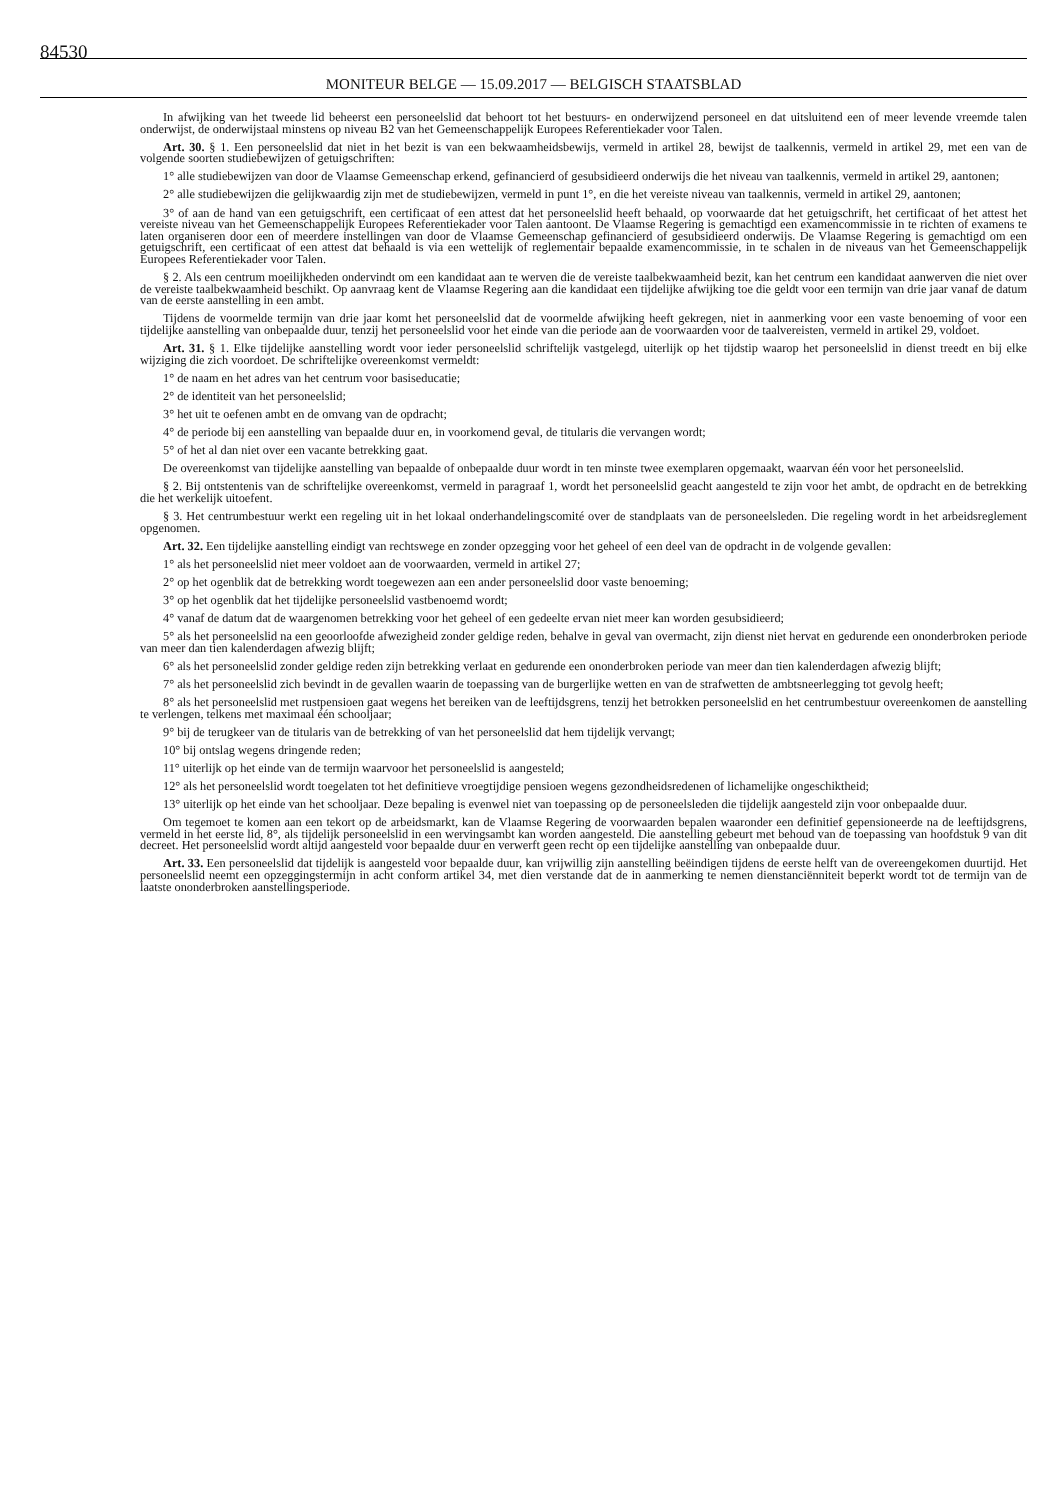84530
MONITEUR BELGE — 15.09.2017 — BELGISCH STAATSBLAD
In afwijking van het tweede lid beheerst een personeelslid dat behoort tot het bestuurs- en onderwijzend personeel en dat uitsluitend een of meer levende vreemde talen onderwijst, de onderwijstaal minstens op niveau B2 van het Gemeenschappelijk Europees Referentiekader voor Talen.
Art. 30. § 1. Een personeelslid dat niet in het bezit is van een bekwaamheidsbewijs, vermeld in artikel 28, bewijst de taalkennis, vermeld in artikel 29, met een van de volgende soorten studiebewijzen of getuigschriften:
1° alle studiebewijzen van door de Vlaamse Gemeenschap erkend, gefinancierd of gesubsidieerd onderwijs die het niveau van taalkennis, vermeld in artikel 29, aantonen;
2° alle studiebewijzen die gelijkwaardig zijn met de studiebewijzen, vermeld in punt 1°, en die het vereiste niveau van taalkennis, vermeld in artikel 29, aantonen;
3° of aan de hand van een getuigschrift, een certificaat of een attest dat het personeelslid heeft behaald, op voorwaarde dat het getuigschrift, het certificaat of het attest het vereiste niveau van het Gemeenschappelijk Europees Referentiekader voor Talen aantoont. De Vlaamse Regering is gemachtigd een examencommissie in te richten of examens te laten organiseren door een of meerdere instellingen van door de Vlaamse Gemeenschap gefinancierd of gesubsidieerd onderwijs. De Vlaamse Regering is gemachtigd om een getuigschrift, een certificaat of een attest dat behaald is via een wettelijk of reglementair bepaalde examencommissie, in te schalen in de niveaus van het Gemeenschappelijk Europees Referentiekader voor Talen.
§ 2. Als een centrum moeilijkheden ondervindt om een kandidaat aan te werven die de vereiste taalbekwaamheid bezit, kan het centrum een kandidaat aanwerven die niet over de vereiste taalbekwaamheid beschikt. Op aanvraag kent de Vlaamse Regering aan die kandidaat een tijdelijke afwijking toe die geldt voor een termijn van drie jaar vanaf de datum van de eerste aanstelling in een ambt.
Tijdens de voormelde termijn van drie jaar komt het personeelslid dat de voormelde afwijking heeft gekregen, niet in aanmerking voor een vaste benoeming of voor een tijdelijke aanstelling van onbepaalde duur, tenzij het personeelslid voor het einde van die periode aan de voorwaarden voor de taalvereisten, vermeld in artikel 29, voldoet.
Art. 31. § 1. Elke tijdelijke aanstelling wordt voor ieder personeelslid schriftelijk vastgelegd, uiterlijk op het tijdstip waarop het personeelslid in dienst treedt en bij elke wijziging die zich voordoet. De schriftelijke overeenkomst vermeldt:
1° de naam en het adres van het centrum voor basiseducatie;
2° de identiteit van het personeelslid;
3° het uit te oefenen ambt en de omvang van de opdracht;
4° de periode bij een aanstelling van bepaalde duur en, in voorkomend geval, de titularis die vervangen wordt;
5° of het al dan niet over een vacante betrekking gaat.
De overeenkomst van tijdelijke aanstelling van bepaalde of onbepaalde duur wordt in ten minste twee exemplaren opgemaakt, waarvan één voor het personeelslid.
§ 2. Bij ontstentenis van de schriftelijke overeenkomst, vermeld in paragraaf 1, wordt het personeelslid geacht aangesteld te zijn voor het ambt, de opdracht en de betrekking die het werkelijk uitoefent.
§ 3. Het centrumbestuur werkt een regeling uit in het lokaal onderhandelingscomité over de standplaats van de personeelsleden. Die regeling wordt in het arbeidsreglement opgenomen.
Art. 32. Een tijdelijke aanstelling eindigt van rechtswege en zonder opzegging voor het geheel of een deel van de opdracht in de volgende gevallen:
1° als het personeelslid niet meer voldoet aan de voorwaarden, vermeld in artikel 27;
2° op het ogenblik dat de betrekking wordt toegewezen aan een ander personeelslid door vaste benoeming;
3° op het ogenblik dat het tijdelijke personeelslid vastbenoemd wordt;
4° vanaf de datum dat de waargenomen betrekking voor het geheel of een gedeelte ervan niet meer kan worden gesubsidieerd;
5° als het personeelslid na een geoorloofde afwezigheid zonder geldige reden, behalve in geval van overmacht, zijn dienst niet hervat en gedurende een ononderbroken periode van meer dan tien kalenderdagen afwezig blijft;
6° als het personeelslid zonder geldige reden zijn betrekking verlaat en gedurende een ononderbroken periode van meer dan tien kalenderdagen afwezig blijft;
7° als het personeelslid zich bevindt in de gevallen waarin de toepassing van de burgerlijke wetten en van de strafwetten de ambtsneerlegging tot gevolg heeft;
8° als het personeelslid met rustpensioen gaat wegens het bereiken van de leeftijdsgrens, tenzij het betrokken personeelslid en het centrumbestuur overeenkomen de aanstelling te verlengen, telkens met maximaal één schooljaar;
9° bij de terugkeer van de titularis van de betrekking of van het personeelslid dat hem tijdelijk vervangt;
10° bij ontslag wegens dringende reden;
11° uiterlijk op het einde van de termijn waarvoor het personeelslid is aangesteld;
12° als het personeelslid wordt toegelaten tot het definitieve vroegtijdige pensioen wegens gezondheidsredenen of lichamelijke ongeschiktheid;
13° uiterlijk op het einde van het schooljaar. Deze bepaling is evenwel niet van toepassing op de personeelsleden die tijdelijk aangesteld zijn voor onbepaalde duur.
Om tegemoet te komen aan een tekort op de arbeidsmarkt, kan de Vlaamse Regering de voorwaarden bepalen waaronder een definitief gepensioneerde na de leeftijdsgrens, vermeld in het eerste lid, 8°, als tijdelijk personeelslid in een wervingsambt kan worden aangesteld. Die aanstelling gebeurt met behoud van de toepassing van hoofdstuk 9 van dit decreet. Het personeelslid wordt altijd aangesteld voor bepaalde duur en verwerft geen recht op een tijdelijke aanstelling van onbepaalde duur.
Art. 33. Een personeelslid dat tijdelijk is aangesteld voor bepaalde duur, kan vrijwillig zijn aanstelling beëindigen tijdens de eerste helft van de overeengekomen duurtijd. Het personeelslid neemt een opzeggingstermijn in acht conform artikel 34, met dien verstande dat de in aanmerking te nemen dienstanciënniteit beperkt wordt tot de termijn van de laatste ononderbroken aanstellingsperiode.